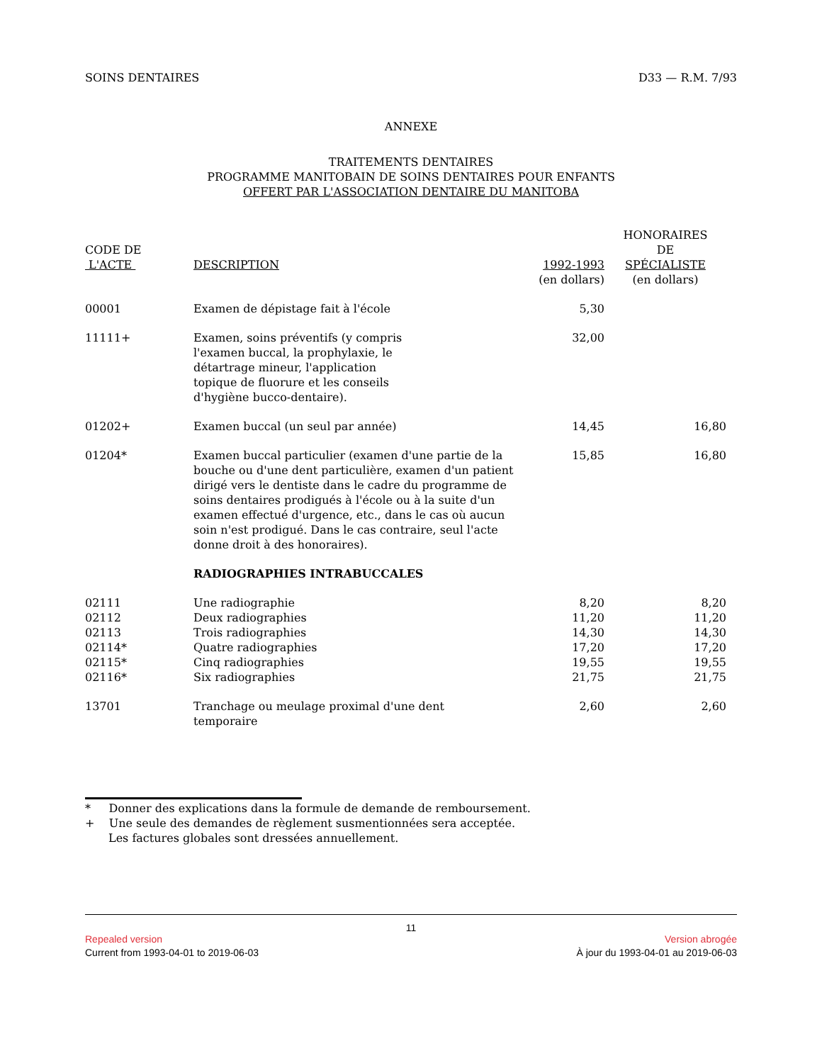SOINS DENTAIRES D33 — R.M. 7/93
ANNEXE
TRAITEMENTS DENTAIRES
PROGRAMME MANITOBAIN DE SOINS DENTAIRES POUR ENFANTS
OFFERT PAR L'ASSOCIATION DENTAIRE DU MANITOBA
| CODE DE L'ACTE | DESCRIPTION | 1992-1993 (en dollars) | HONORAIRES DE SPÉCIALISTE (en dollars) |
| 00001 | Examen de dépistage fait à l'école | 5,30 | |
| 11111+ | Examen, soins préventifs (y compris l'examen buccal, la prophylaxie, le détartrage mineur, l'application topique de fluorure et les conseils d'hygiène bucco-dentaire). | 32,00 | |
| 01202+ | Examen buccal (un seul par année) | 14,45 | 16,80 |
| 01204* | Examen buccal particulier (examen d'une partie de la bouche ou d'une dent particulière, examen d'un patient dirigé vers le dentiste dans le cadre du programme de soins dentaires prodigués à l'école ou à la suite d'un examen effectué d'urgence, etc., dans le cas où aucun soin n'est prodigué. Dans le cas contraire, seul l'acte donne droit à des honoraires). | 15,85 | 16,80 |
| | RADIOGRAPHIES INTRABUCCALES | | |
| 02111 | Une radiographie | 8,20 | 8,20 |
| 02112 | Deux radiographies | 11,20 | 11,20 |
| 02113 | Trois radiographies | 14,30 | 14,30 |
| 02114* | Quatre radiographies | 17,20 | 17,20 |
| 02115* | Cinq radiographies | 19,55 | 19,55 |
| 02116* | Six radiographies | 21,75 | 21,75 |
| 13701 | Tranchage ou meulage proximal d'une dent temporaire | 2,60 | 2,60 |
* Donner des explications dans la formule de demande de remboursement.
+ Une seule des demandes de règlement susmentionnées sera acceptée.
Les factures globales sont dressées annuellement.
11
Repealed version Version abrogée
Current from 1993-04-01 to 2019-06-03 À jour du 1993-04-01 au 2019-06-03